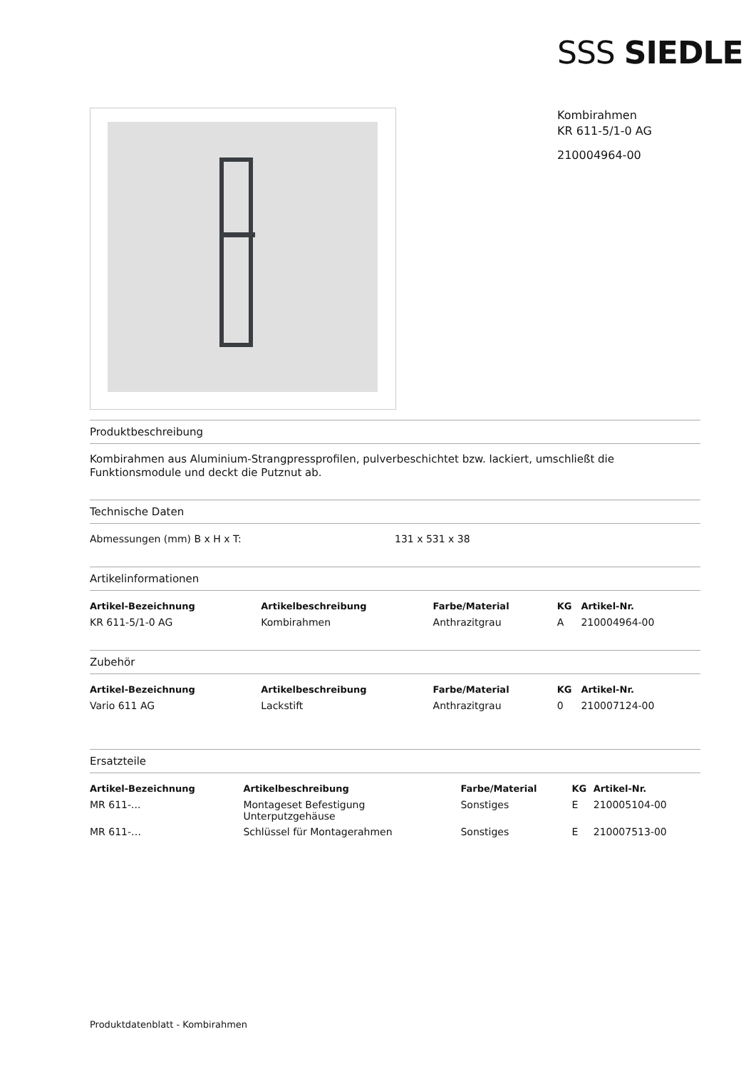SSS SIEDLE
Kombirahmen
KR 611-5/1-0 AG
210004964-00
Produktbeschreibung
Kombirahmen aus Aluminium-Strangpressprofilen, pulverbeschichtet bzw. lackiert, umschließt die Funktionsmodule und deckt die Putznut ab.
Technische Daten
| Abmessungen (mm) B x H x T: | 131 x 531 x 38 |
Artikelinformationen
| Artikel-Bezeichnung | Artikelbeschreibung | Farbe/Material | KG | Artikel-Nr. |
| --- | --- | --- | --- | --- |
| KR 611-5/1-0 AG | Kombirahmen | Anthrazitgrau | A | 210004964-00 |
Zubehör
| Artikel-Bezeichnung | Artikelbeschreibung | Farbe/Material | KG | Artikel-Nr. |
| --- | --- | --- | --- | --- |
| Vario 611 AG | Lackstift | Anthrazitgrau | 0 | 210007124-00 |
Ersatzteile
| Artikel-Bezeichnung | Artikelbeschreibung | Farbe/Material | KG | Artikel-Nr. |
| --- | --- | --- | --- | --- |
| MR 611-... | Montageset Befestigung Unterputzgehäuse | Sonstiges | E | 210005104-00 |
| MR 611-… | Schlüssel für Montagerahmen | Sonstiges | E | 210007513-00 |
Produktdatenblatt - Kombirahmen